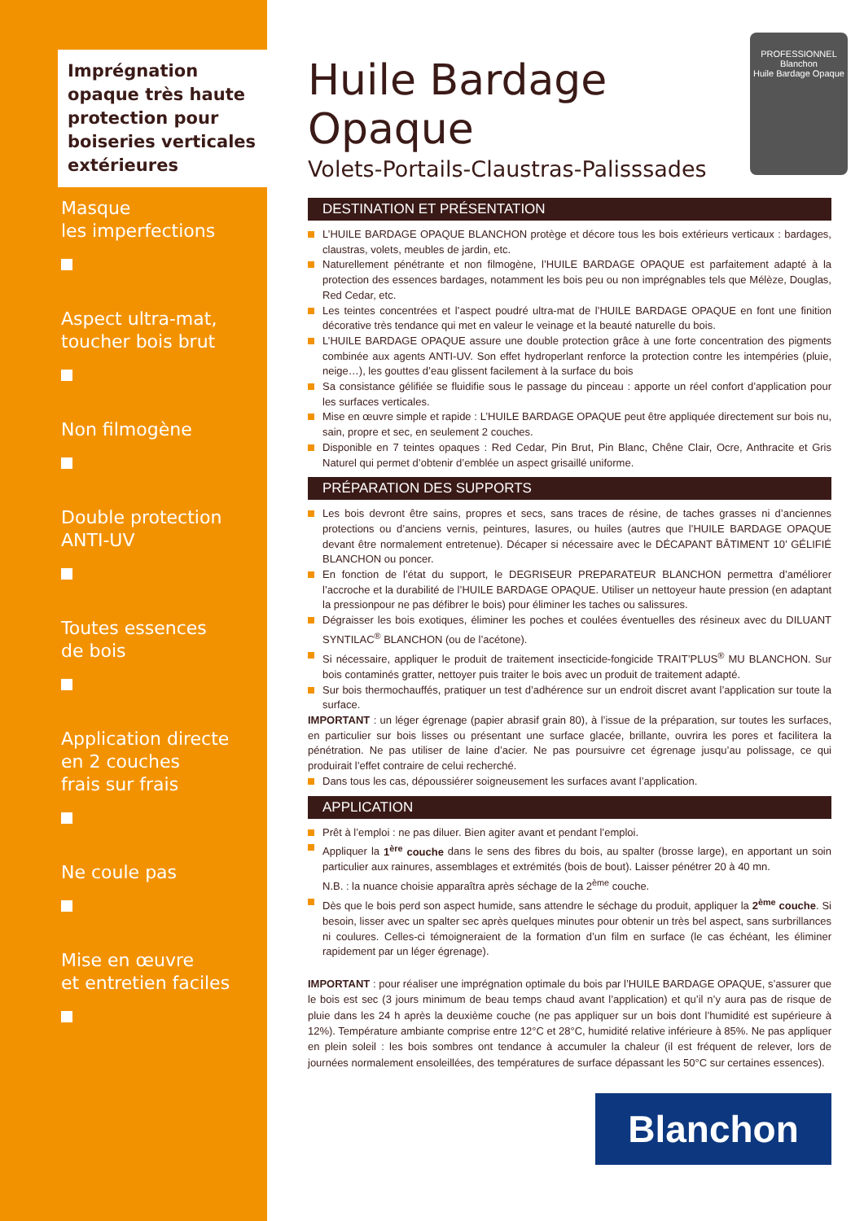Imprégnation opaque très haute protection pour boiseries verticales extérieures
Masque
les imperfections
Aspect ultra-mat,
toucher bois brut
Non filmogène
Double protection
ANTI-UV
Toutes essences
de bois
Application directe
en 2 couches
frais sur frais
Ne coule pas
Mise en œuvre
et entretien faciles
Huile Bardage
Opaque
Volets-Portails-Claustras-Palisssades
PROFESSIONNEL
Blanchon
Huile Bardage Opaque
DESTINATION ET PRÉSENTATION
L’HUILE BARDAGE OPAQUE BLANCHON protège et décore tous les bois extérieurs verticaux : bardages, claustras, volets, meubles de jardin, etc.
Naturellement pénétrante et non filmogène, l’HUILE BARDAGE OPAQUE est parfaitement adapté à la protection des essences bardages, notamment les bois peu ou non imprégnables tels que Mélèze, Douglas, Red Cedar, etc.
Les teintes concentrées et l’aspect poudré ultra-mat de l’HUILE BARDAGE OPAQUE en font une finition décorative très tendance qui met en valeur le veinage et la beauté naturelle du bois.
L’HUILE BARDAGE OPAQUE assure une double protection grâce à une forte concentration des pigments combinée aux agents ANTI-UV. Son effet hydroperlant renforce la protection contre les intempéries (pluie, neige…), les gouttes d’eau glissent facilement à la surface du bois
Sa consistance gélifiée se fluidifie sous le passage du pinceau : apporte un réel confort d’application pour les surfaces verticales.
Mise en œuvre simple et rapide : L’HUILE BARDAGE OPAQUE peut être appliquée directement sur bois nu, sain, propre et sec, en seulement 2 couches.
Disponible en 7 teintes opaques : Red Cedar, Pin Brut, Pin Blanc, Chêne Clair, Ocre, Anthracite et Gris Naturel qui permet d’obtenir d’emblée un aspect grisaillé uniforme.
PRÉPARATION DES SUPPORTS
Les bois devront être sains, propres et secs, sans traces de résine, de taches grasses ni d’anciennes protections ou d’anciens vernis, peintures, lasures, ou huiles (autres que l’HUILE BARDAGE OPAQUE devant être normalement entretenue). Décaper si nécessaire avec le DÉCAPANT BÂTIMENT 10’ GÉLIFIÉ BLANCHON ou poncer.
En fonction de l’état du support, le DEGRISEUR PREPARATEUR BLANCHON permettra d’améliorer l’accroche et la durabilité de l’HUILE BARDAGE OPAQUE. Utiliser un nettoyeur haute pression (en adaptant la pressionpour ne pas défibrer le bois) pour éliminer les taches ou salissures.
Dégraisser les bois exotiques, éliminer les poches et coulées éventuelles des résineux avec du DILUANT SYNTILAC<sup>®</sup> BLANCHON (ou de l’acétone).
Si nécessaire, appliquer le produit de traitement insecticide-fongicide TRAIT’PLUS<sup>®</sup> MU BLANCHON. Sur bois contaminés gratter, nettoyer puis traiter le bois avec un produit de traitement adapté.
Sur bois thermochauffés, pratiquer un test d’adhérence sur un endroit discret avant l’application sur toute la surface.
IMPORTANT : un léger égrenage (papier abrasif grain 80), à l’issue de la préparation, sur toutes les surfaces, en particulier sur bois lisses ou présentant une surface glacée, brillante, ouvrira les pores et facilitera la pénétration. Ne pas utiliser de laine d’acier. Ne pas poursuivre cet égrenage jusqu’au polissage, ce qui produirait l’effet contraire de celui recherché.
Dans tous les cas, dépoussiérer soigneusement les surfaces avant l’application.
APPLICATION
Prêt à l’emploi : ne pas diluer. Bien agiter avant et pendant l’emploi.
Appliquer la 1<sup>ère</sup> couche dans le sens des fibres du bois, au spalter (brosse large), en apportant un soin particulier aux rainures, assemblages et extrémités (bois de bout). Laisser pénétrer 20 à 40 mn.
N.B. : la nuance choisie apparaîtra après séchage de la 2<sup>ème</sup> couche.
Dès que le bois perd son aspect humide, sans attendre le séchage du produit, appliquer la 2<sup>ème</sup> couche. Si besoin, lisser avec un spalter sec après quelques minutes pour obtenir un très bel aspect, sans surbrillances ni coulures. Celles-ci témoigneraient de la formation d’un film en surface (le cas échéant, les éliminer rapidement par un léger égrenage).
IMPORTANT : pour réaliser une imprégnation optimale du bois par l’HUILE BARDAGE OPAQUE, s’assurer que le bois est sec (3 jours minimum de beau temps chaud avant l’application) et qu’il n’y aura pas de risque de pluie dans les 24 h après la deuxième couche (ne pas appliquer sur un bois dont l’humidité est supérieure à 12%). Température ambiante comprise entre 12°C et 28°C, humidité relative inférieure à 85%. Ne pas appliquer en plein soleil : les bois sombres ont tendance à accumuler la chaleur (il est fréquent de relever, lors de journées normalement ensoleillées, des températures de surface dépassant les 50°C sur certaines essences).
Blanchon